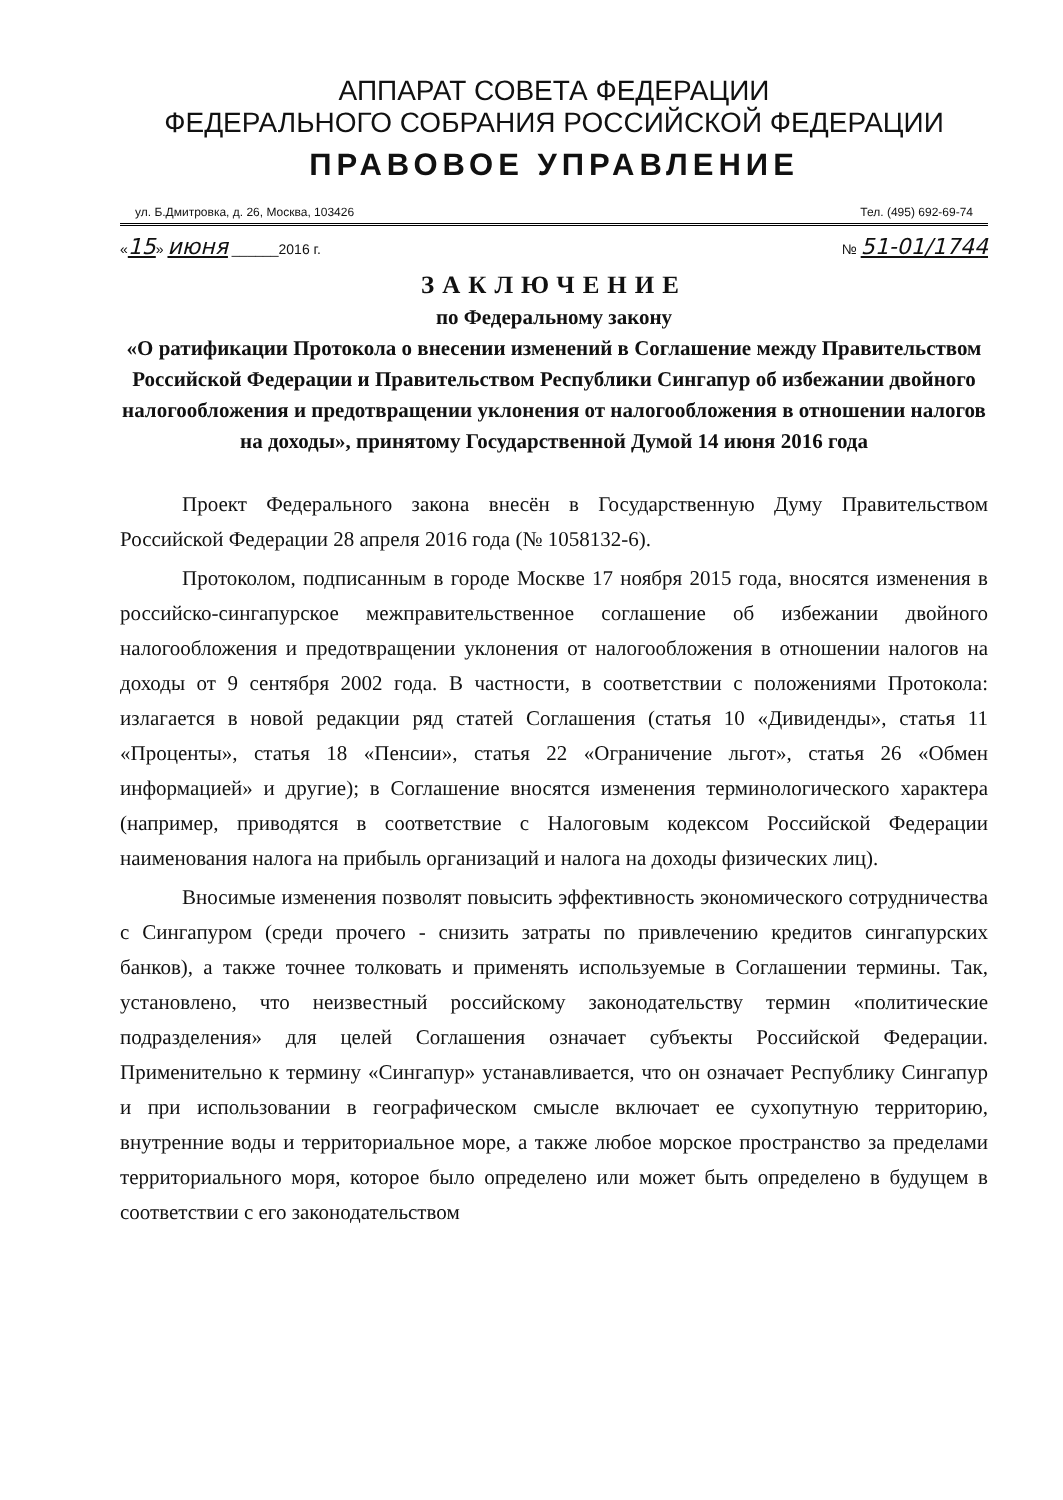АППАРАТ СОВЕТА ФЕДЕРАЦИИ
ФЕДЕРАЛЬНОГО СОБРАНИЯ РОССИЙСКОЙ ФЕДЕРАЦИИ
ПРАВОВОЕ УПРАВЛЕНИЕ
ул. Б.Дмитровка, д. 26, Москва, 103426 Тел. (495) 692-69-74
«15» июня ______2016 г. № 51-01/1744
ЗАКЛЮЧЕНИЕ
по Федеральному закону
«О ратификации Протокола о внесении изменений в Соглашение между Правительством Российской Федерации и Правительством Республики Сингапур об избежании двойного налогообложения и предотвращении уклонения от налогообложения в отношении налогов на доходы», принятому Государственной Думой 14 июня 2016 года
Проект Федерального закона внесён в Государственную Думу Правительством Российской Федерации 28 апреля 2016 года (№ 1058132-6).
Протоколом, подписанным в городе Москве 17 ноября 2015 года, вносятся изменения в российско-сингапурское межправительственное соглашение об избежании двойного налогообложения и предотвращении уклонения от налогообложения в отношении налогов на доходы от 9 сентября 2002 года. В частности, в соответствии с положениями Протокола: излагается в новой редакции ряд статей Соглашения (статья 10 «Дивиденды», статья 11 «Проценты», статья 18 «Пенсии», статья 22 «Ограничение льгот», статья 26 «Обмен информацией» и другие); в Соглашение вносятся изменения терминологического характера (например, приводятся в соответствие с Налоговым кодексом Российской Федерации наименования налога на прибыль организаций и налога на доходы физических лиц).
Вносимые изменения позволят повысить эффективность экономического сотрудничества с Сингапуром (среди прочего - снизить затраты по привлечению кредитов сингапурских банков), а также точнее толковать и применять используемые в Соглашении термины. Так, установлено, что неизвестный российскому законодательству термин «политические подразделения» для целей Соглашения означает субъекты Российской Федерации. Применительно к термину «Сингапур» устанавливается, что он означает Республику Сингапур и при использовании в географическом смысле включает ее сухопутную территорию, внутренние воды и территориальное море, а также любое морское пространство за пределами территориального моря, которое было определено или может быть определено в будущем в соответствии с его законодательством